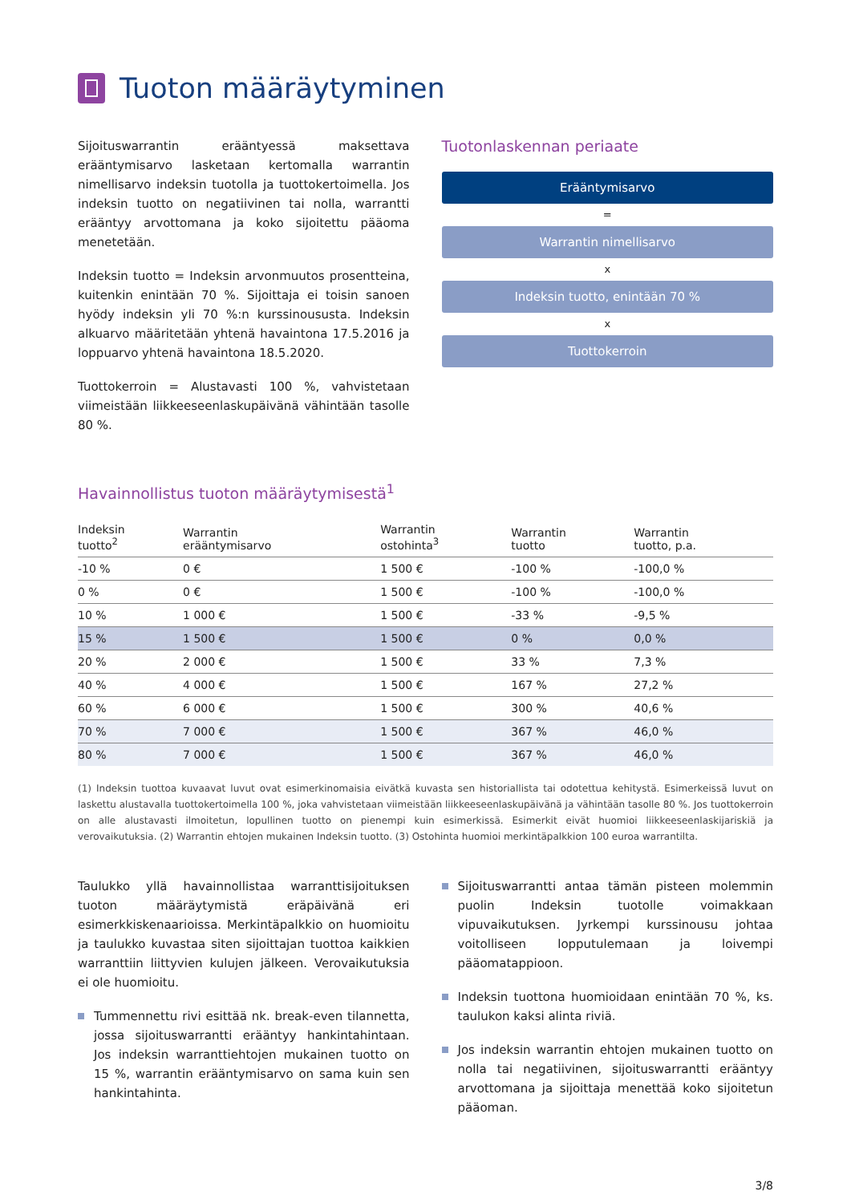Tuoton määräytyminen
Sijoituswarrantin erääntyessä maksettava erääntymisarvo lasketaan kertomalla warrantin nimellisarvo indeksin tuotolla ja tuottokertoimella. Jos indeksin tuotto on negatiivinen tai nolla, warrantti erääntyy arvottomana ja koko sijoitettu pääoma menetetään.
Indeksin tuotto = Indeksin arvonmuutos prosentteina, kuitenkin enintään 70 %. Sijoittaja ei toisin sanoen hyödy indeksin yli 70 %:n kurssinoususta. Indeksin alkuarvo määritetään yhtenä havaintona 17.5.2016 ja loppuarvo yhtenä havaintona 18.5.2020.
Tuottokerroin = Alustavasti 100 %, vahvistetaan viimeistään liikkeeseenlaskupäivänä vähintään tasolle 80 %.
Tuotonlaskennan periaate
Erääntymisarvo
=
Warrantin nimellisarvo
x
Indeksin tuotto, enintään 70 %
x
Tuottokerroin
Havainnollistus tuoton määräytymisestä<sup>1</sup>
| Indeksin tuotto<sup>2</sup> | Warrantin erääntymisarvo | Warrantin ostohinta<sup>3</sup> | Warrantin tuotto | Warrantin tuotto, p.a. |
| --- | --- | --- | --- | --- |
| -10 % | 0 € | 1 500 € | -100 % | -100,0 % |
| 0 % | 0 € | 1 500 € | -100 % | -100,0 % |
| 10 % | 1 000 € | 1 500 € | -33 % | -9,5 % |
| 15 % | 1 500 € | 1 500 € | 0 % | 0,0 % |
| 20 % | 2 000 € | 1 500 € | 33 % | 7,3 % |
| 40 % | 4 000 € | 1 500 € | 167 % | 27,2 % |
| 60 % | 6 000 € | 1 500 € | 300 % | 40,6 % |
| 70 % | 7 000 € | 1 500 € | 367 % | 46,0 % |
| 80 % | 7 000 € | 1 500 € | 367 % | 46,0 % |
(1) Indeksin tuottoa kuvaavat luvut ovat esimerkinomaisia eivätkä kuvasta sen historiallista tai odotettua kehitystä. Esimerkeissä luvut on laskettu alustavalla tuottokertoimella 100 %, joka vahvistetaan viimeistään liikkeeseenlaskupäivänä ja vähintään tasolle 80 %. Jos tuottokerroin on alle alustavasti ilmoitetun, lopullinen tuotto on pienempi kuin esimerkissä. Esimerkit eivät huomioi liikkeeseenlaskijariskiä ja verovaikutuksia. (2) Warrantin ehtojen mukainen Indeksin tuotto. (3) Ostohinta huomioi merkintäpalkkion 100 euroa warrantilta.
Taulukko yllä havainnollistaa warranttisijoituksen tuoton määräytymistä eräpäivänä eri esimerkkiskenaarioissa. Merkintäpalkkio on huomioitu ja taulukko kuvastaa siten sijoittajan tuottoa kaikkien warranttiin liittyvien kulujen jälkeen. Verovaikutuksia ei ole huomioitu.
Tummennettu rivi esittää nk. break-even tilannetta, jossa sijoituswarrantti erääntyy hankintahintaan. Jos indeksin warranttiehtojen mukainen tuotto on 15 %, warrantin erääntymisarvo on sama kuin sen hankintahinta.
Sijoituswarrantti antaa tämän pisteen molemmin puolin Indeksin tuotolle voimakkaan vipuvaikutuksen. Jyrkempi kurssinousu johtaa voitolliseen lopputulemaan ja loivempi pääomatappioon.
Indeksin tuottona huomioidaan enintään 70 %, ks. taulukon kaksi alinta riviä.
Jos indeksin warrantin ehtojen mukainen tuotto on nolla tai negatiivinen, sijoituswarrantti erääntyy arvottomana ja sijoittaja menettää koko sijoitetun pääoman.
3/8